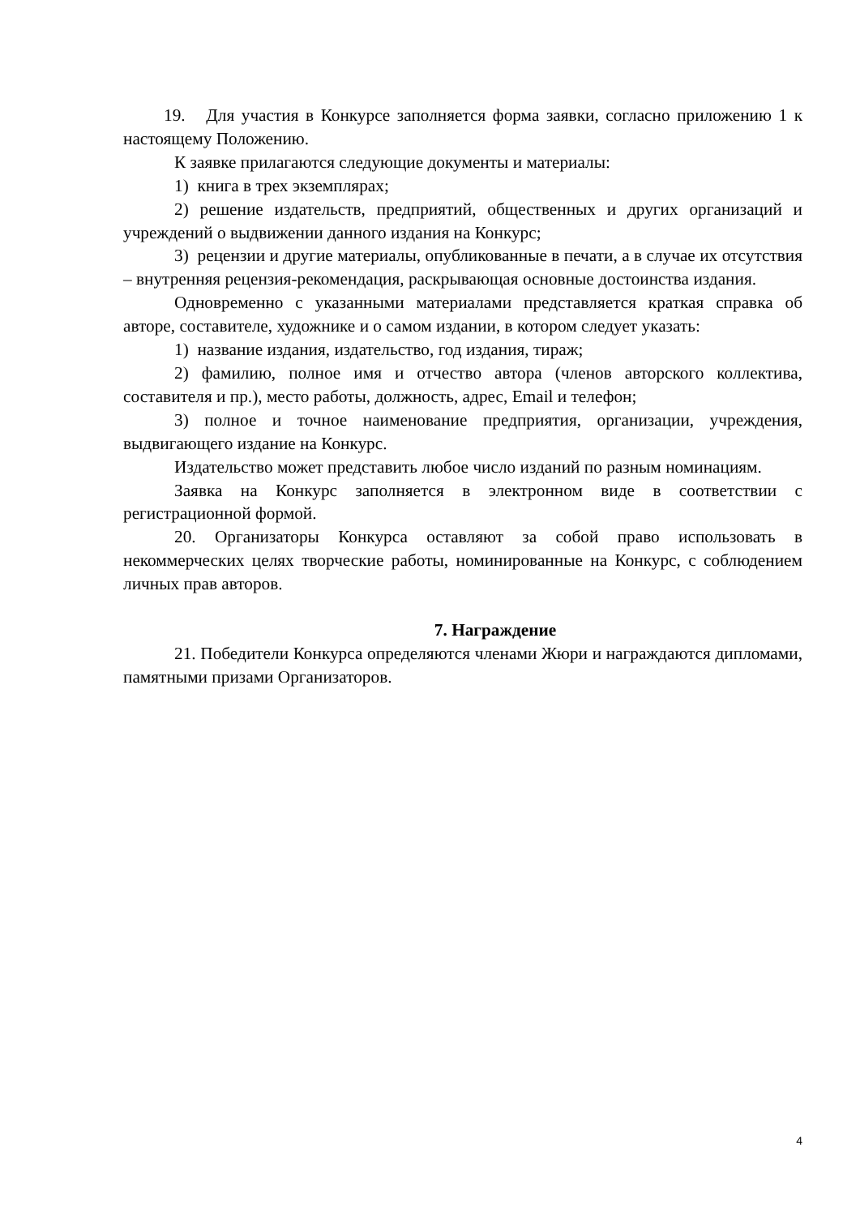19. Для участия в Конкурсе заполняется форма заявки, согласно приложению 1 к настоящему Положению.
К заявке прилагаются следующие документы и материалы:
1) книга в трех экземплярах;
2) решение издательств, предприятий, общественных и других организаций и учреждений о выдвижении данного издания на Конкурс;
3) рецензии и другие материалы, опубликованные в печати, а в случае их отсутствия – внутренняя рецензия-рекомендация, раскрывающая основные достоинства издания.
Одновременно с указанными материалами представляется краткая справка об авторе, составителе, художнике и о самом издании, в котором следует указать:
1) название издания, издательство, год издания, тираж;
2) фамилию, полное имя и отчество автора (членов авторского коллектива, составителя и пр.), место работы, должность, адрес, Email и телефон;
3) полное и точное наименование предприятия, организации, учреждения, выдвигающего издание на Конкурс.
Издательство может представить любое число изданий по разным номинациям.
Заявка на Конкурс заполняется в электронном виде в соответствии с регистрационной формой.
20. Организаторы Конкурса оставляют за собой право использовать в некоммерческих целях творческие работы, номинированные на Конкурс, с соблюдением личных прав авторов.
7. Награждение
21. Победители Конкурса определяются членами Жюри и награждаются дипломами, памятными призами Организаторов.
4